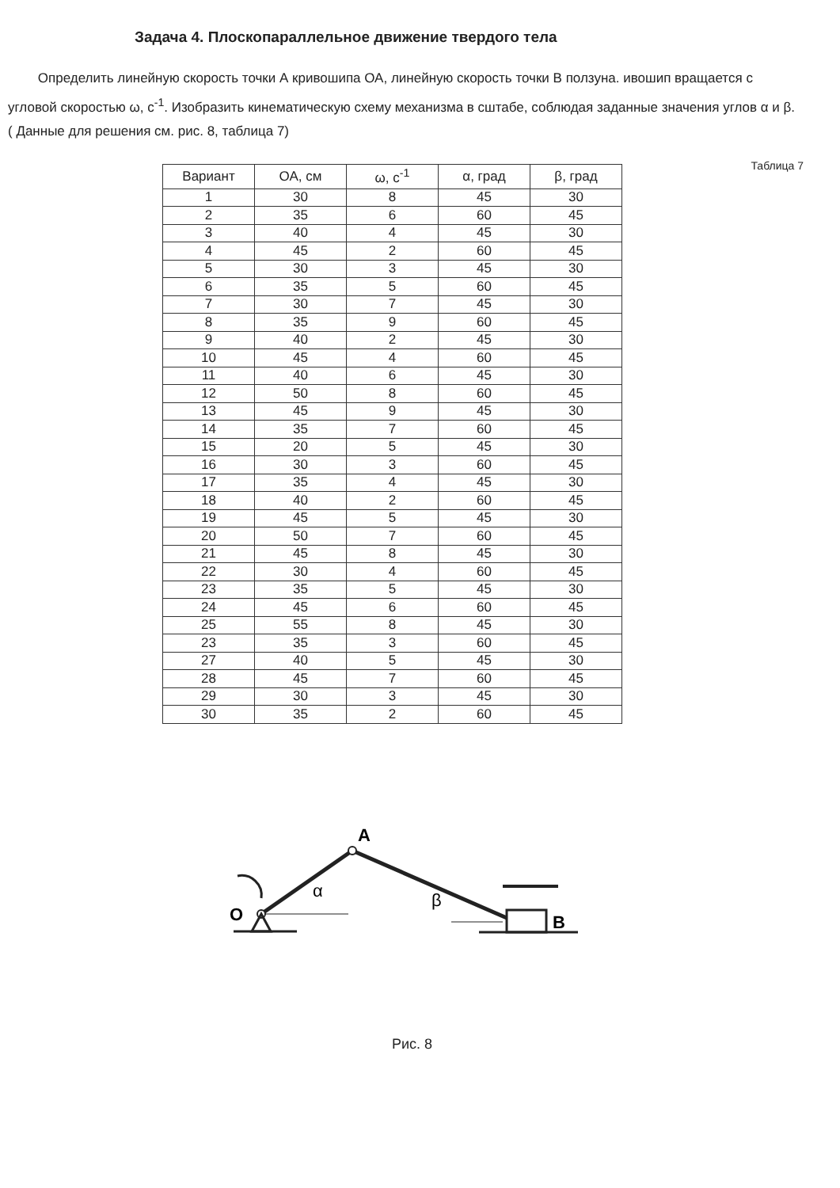Задача 4. Плоскопараллельное движение твердого тела
Определить линейную скорость точки А кривошипа ОА, линейную скорость точки В ползуна. ивошип вращается с угловой скоростью ω, с<sup>-1</sup>. Изобразить кинематическую схему механизма в сштабе, соблюдая заданные значения углов α и β. ( Данные для решения см. рис. 8, таблица 7)
Таблица 7
| Вариант | ОА, см | ω, с<sup>-1</sup> | α, град | β, град |
| --- | --- | --- | --- | --- |
| 1 | 30 | 8 | 45 | 30 |
| 2 | 35 | 6 | 60 | 45 |
| 3 | 40 | 4 | 45 | 30 |
| 4 | 45 | 2 | 60 | 45 |
| 5 | 30 | 3 | 45 | 30 |
| 6 | 35 | 5 | 60 | 45 |
| 7 | 30 | 7 | 45 | 30 |
| 8 | 35 | 9 | 60 | 45 |
| 9 | 40 | 2 | 45 | 30 |
| 10 | 45 | 4 | 60 | 45 |
| 11 | 40 | 6 | 45 | 30 |
| 12 | 50 | 8 | 60 | 45 |
| 13 | 45 | 9 | 45 | 30 |
| 14 | 35 | 7 | 60 | 45 |
| 15 | 20 | 5 | 45 | 30 |
| 16 | 30 | 3 | 60 | 45 |
| 17 | 35 | 4 | 45 | 30 |
| 18 | 40 | 2 | 60 | 45 |
| 19 | 45 | 5 | 45 | 30 |
| 20 | 50 | 7 | 60 | 45 |
| 21 | 45 | 8 | 45 | 30 |
| 22 | 30 | 4 | 60 | 45 |
| 23 | 35 | 5 | 45 | 30 |
| 24 | 45 | 6 | 60 | 45 |
| 25 | 55 | 8 | 45 | 30 |
| 23 | 35 | 3 | 60 | 45 |
| 27 | 40 | 5 | 45 | 30 |
| 28 | 45 | 7 | 60 | 45 |
| 29 | 30 | 3 | 45 | 30 |
| 30 | 35 | 2 | 60 | 45 |
A
O
α
β
B
Рис. 8